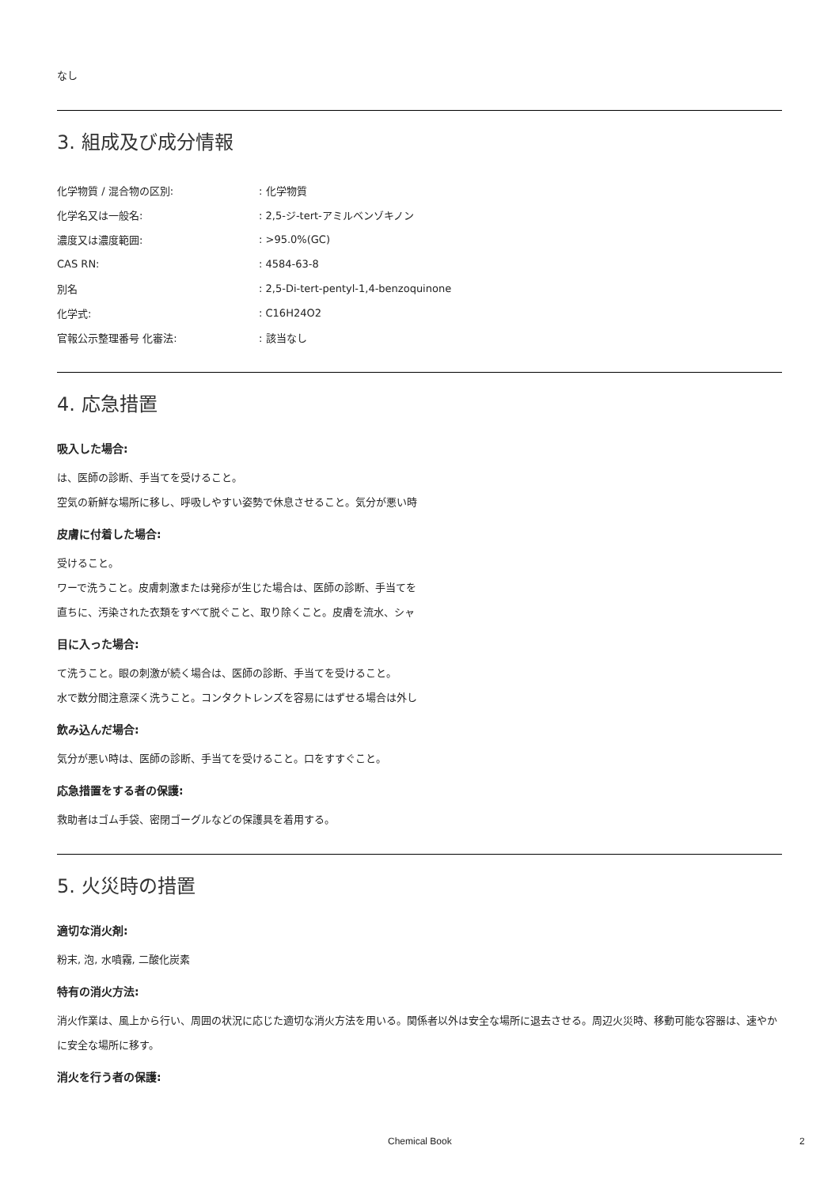なし
3. 組成及び成分情報
| 化学物質 / 混合物の区別: | : 化学物質 |
| 化学名又は一般名: | : 2,5-ジ-tert-アミルベンゾキノン |
| 濃度又は濃度範囲: | : >95.0%(GC) |
| CAS RN: | : 4584-63-8 |
| 別名 | : 2,5-Di-tert-pentyl-1,4-benzoquinone |
| 化学式: | : C16H24O2 |
| 官報公示整理番号 化審法: | : 該当なし |
4. 応急措置
吸入した場合:
は、医師の診断、手当てを受けること。
空気の新鮮な場所に移し、呼吸しやすい姿勢で休息させること。気分が悪い時
皮膚に付着した場合:
受けること。
ワーで洗うこと。皮膚刺激または発疹が生じた場合は、医師の診断、手当てを
直ちに、汚染された衣類をすべて脱ぐこと、取り除くこと。皮膚を流水、シャ
目に入った場合:
て洗うこと。眼の刺激が続く場合は、医師の診断、手当てを受けること。
水で数分間注意深く洗うこと。コンタクトレンズを容易にはずせる場合は外し
飲み込んだ場合:
気分が悪い時は、医師の診断、手当てを受けること。口をすすぐこと。
応急措置をする者の保護:
救助者はゴム手袋、密閉ゴーグルなどの保護具を着用する。
5. 火災時の措置
適切な消火剤:
粉末, 泡, 水噴霧, 二酸化炭素
特有の消火方法:
消火作業は、風上から行い、周囲の状況に応じた適切な消火方法を用いる。関係者以外は安全な場所に退去させる。周辺火災時、移動可能な容器は、速やかに安全な場所に移す。
消火を行う者の保護:
Chemical Book 2